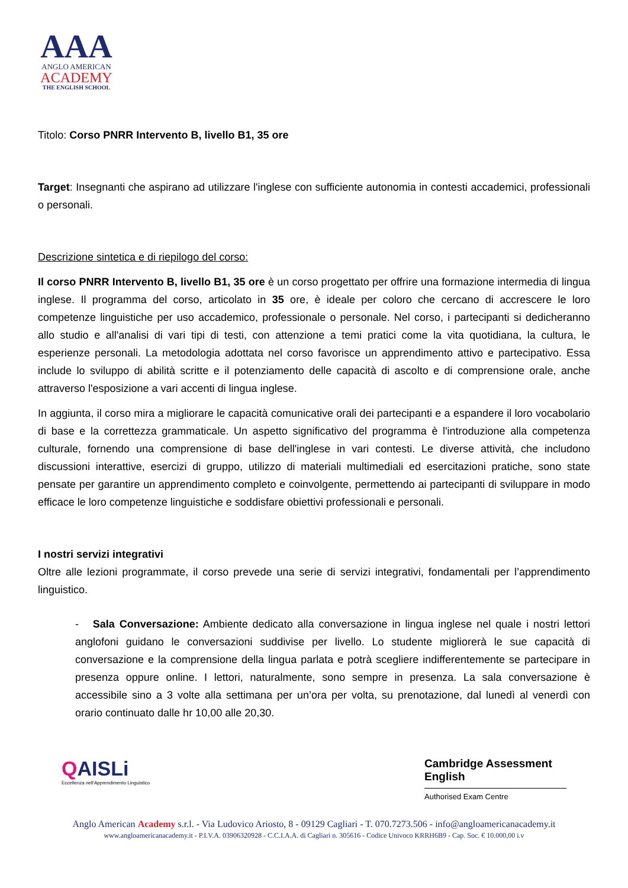AAA
ANGLO AMERICAN
ACADEMY
THE ENGLISH SCHOOL
Titolo: Corso PNRR Intervento B, livello B1, 35 ore
Target: Insegnanti che aspirano ad utilizzare l'inglese con sufficiente autonomia in contesti accademici, professionali o personali.
Descrizione sintetica e di riepilogo del corso:
Il corso PNRR Intervento B, livello B1, 35 ore è un corso progettato per offrire una formazione intermedia di lingua inglese. Il programma del corso, articolato in 35 ore, è ideale per coloro che cercano di accrescere le loro competenze linguistiche per uso accademico, professionale o personale. Nel corso, i partecipanti si dedicheranno allo studio e all'analisi di vari tipi di testi, con attenzione a temi pratici come la vita quotidiana, la cultura, le esperienze personali. La metodologia adottata nel corso favorisce un apprendimento attivo e partecipativo. Essa include lo sviluppo di abilità scritte e il potenziamento delle capacità di ascolto e di comprensione orale, anche attraverso l'esposizione a vari accenti di lingua inglese.
In aggiunta, il corso mira a migliorare le capacità comunicative orali dei partecipanti e a espandere il loro vocabolario di base e la correttezza grammaticale. Un aspetto significativo del programma è l'introduzione alla competenza culturale, fornendo una comprensione di base dell'inglese in vari contesti. Le diverse attività, che includono discussioni interattive, esercizi di gruppo, utilizzo di materiali multimediali ed esercitazioni pratiche, sono state pensate per garantire un apprendimento completo e coinvolgente, permettendo ai partecipanti di sviluppare in modo efficace le loro competenze linguistiche e soddisfare obiettivi professionali e personali.
I nostri servizi integrativi
Oltre alle lezioni programmate, il corso prevede una serie di servizi integrativi, fondamentali per l’apprendimento linguistico.
- Sala Conversazione: Ambiente dedicato alla conversazione in lingua inglese nel quale i nostri lettori anglofoni guidano le conversazioni suddivise per livello. Lo studente migliorerà le sue capacità di conversazione e la comprensione della lingua parlata e potrà scegliere indifferentemente se partecipare in presenza oppure online. I lettori, naturalmente, sono sempre in presenza. La sala conversazione è accessibile sino a 3 volte alla settimana per un’ora per volta, su prenotazione, dal lunedì al venerdì con orario continuato dalle hr 10,00 alle 20,30.
QAISLi
Eccellenza nell'Apprendimento Linguistico
Cambridge Assessment English
Authorised Exam Centre
Anglo American Academy s.r.l. - Via Ludovico Ariosto, 8 - 09129 Cagliari - T. 070.7273.506 - info@angloamericanacademy.it
www.angloamericanacademy.it - P.I.V.A. 03906320928 - C.C.I.A.A. di Cagliari n. 305616 - Codice Univoco KRRH6B9 - Cap. Soc. € 10.000,00 i.v